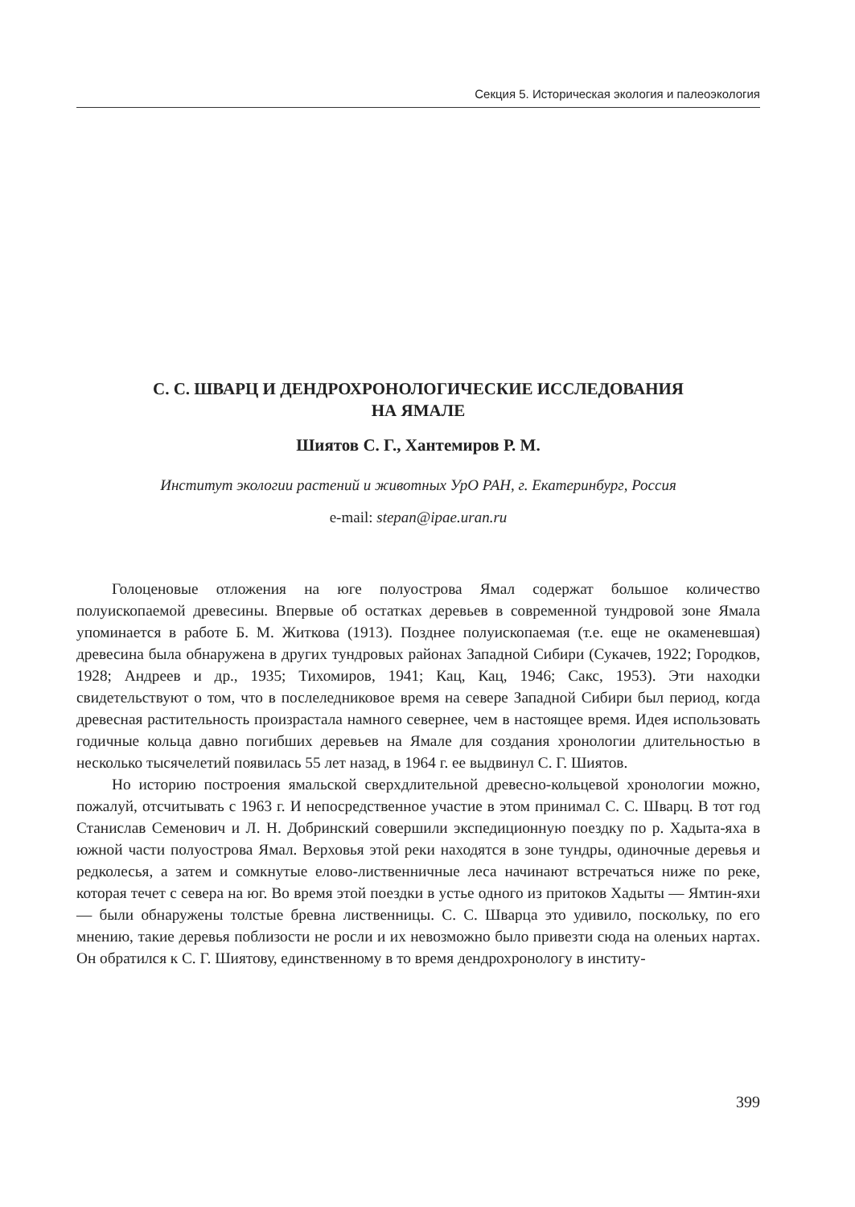Секция 5. Историческая экология и палеоэкология
С. С. ШВАРЦ И ДЕНДРОХРОНОЛОГИЧЕСКИЕ ИССЛЕДОВАНИЯ
НА ЯМАЛЕ
Шиятов С. Г., Хантемиров Р. М.
Институт экологии растений и животных УрО РАН, г. Екатеринбург, Россия
e-mail: stepan@ipae.uran.ru
Голоценовые отложения на юге полуострова Ямал содержат большое количество полуископаемой древесины. Впервые об остатках деревьев в современной тундровой зоне Ямала упоминается в работе Б. М. Житкова (1913). Позднее полуископаемая (т.е. еще не окаменевшая) древесина была обнаружена в других тундровых районах Западной Сибири (Сукачев, 1922; Городков, 1928; Андреев и др., 1935; Тихомиров, 1941; Кац, Кац, 1946; Сакс, 1953). Эти находки свидетельствуют о том, что в послеледниковое время на севере Западной Сибири был период, когда древесная растительность произрастала намного севернее, чем в настоящее время. Идея использовать годичные кольца давно погибших деревьев на Ямале для создания хронологии длительностью в несколько тысячелетий появилась 55 лет назад, в 1964 г. ее выдвинул С. Г. Шиятов.
Но историю построения ямальской сверхдлительной древесно-кольцевой хронологии можно, пожалуй, отсчитывать с 1963 г. И непосредственное участие в этом принимал С. С. Шварц. В тот год Станислав Семенович и Л. Н. Добринский совершили экспедиционную поездку по р. Хадыта-яха в южной части полуострова Ямал. Верховья этой реки находятся в зоне тундры, одиночные деревья и редколесья, а затем и сомкнутые елово-лиственничные леса начинают встречаться ниже по реке, которая течет с севера на юг. Во время этой поездки в устье одного из притоков Хадыты — Ямтин-яхи — были обнаружены толстые бревна лиственницы. С. С. Шварца это удивило, поскольку, по его мнению, такие деревья поблизости не росли и их невозможно было привезти сюда на оленьих нартах. Он обратился к С. Г. Шиятову, единственному в то время дендрохронологу в институ-
399